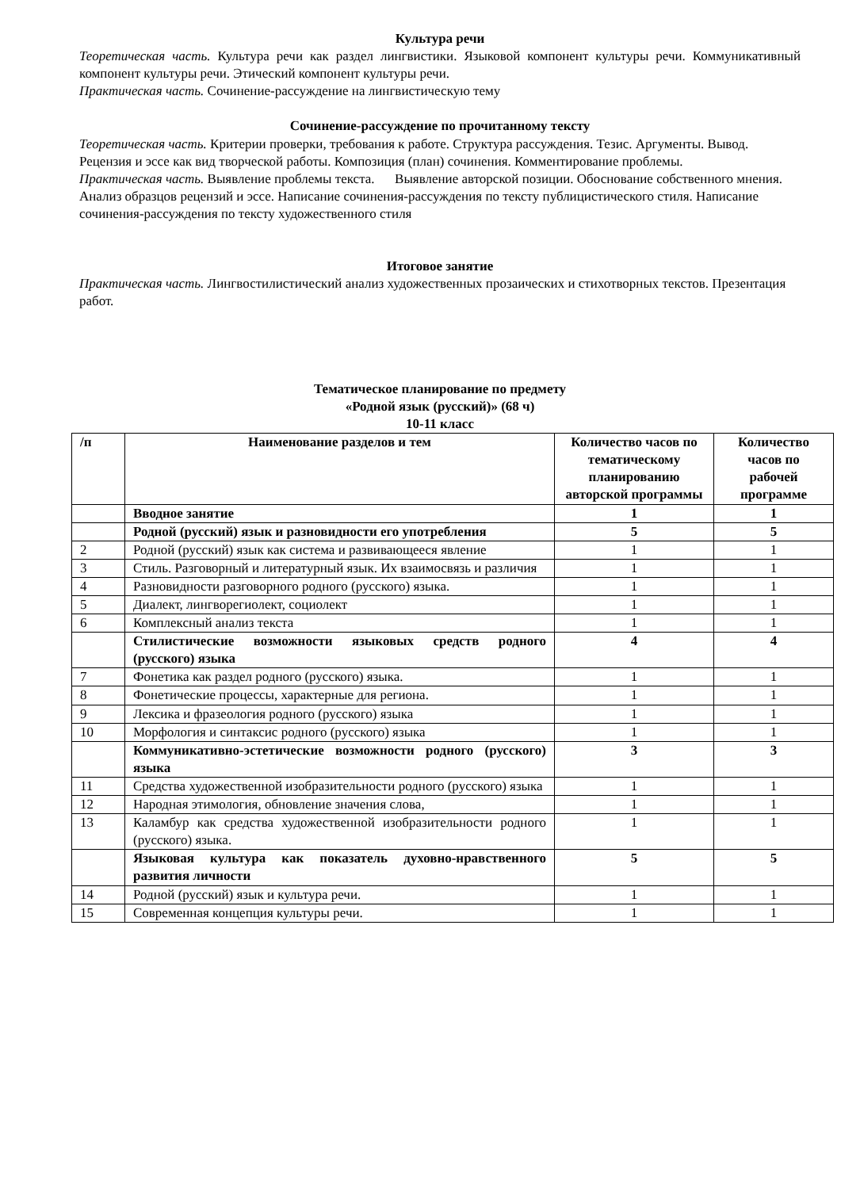Культура речи
Теоретическая часть. Культура речи как раздел лингвистики. Языковой компонент культуры речи. Коммуникативный компонент культуры речи. Этический компонент культуры речи.
Практическая часть. Сочинение-рассуждение на лингвистическую тему
Сочинение-рассуждение по прочитанному тексту
Теоретическая часть. Критерии проверки, требования к работе. Структура рассуждения. Тезис. Аргументы. Вывод. Рецензия и эссе как вид творческой работы. Композиция (план) сочинения. Комментирование проблемы.
Практическая часть. Выявление проблемы текста. Выявление авторской позиции. Обоснование собственного мнения. Анализ образцов рецензий и эссе. Написание сочинения-рассуждения по тексту публицистического стиля. Написание сочинения-рассуждения по тексту художественного стиля
Итоговое занятие
Практическая часть. Лингвостилистический анализ художественных прозаических и стихотворных текстов. Презентация работ.
Тематическое планирование по предмету
«Родной язык (русский)» (68 ч)
10-11 класс
| /п | Наименование разделов и тем | Количество часов по тематическому планированию авторской программы | Количество часов по рабочей программе |
| --- | --- | --- | --- |
| | Вводное занятие | 1 | 1 |
| | Родной (русский) язык и разновидности его употребления | 5 | 5 |
| 2 | Родной (русский) язык как система и развивающееся явление | 1 | 1 |
| 3 | Стиль. Разговорный и литературный язык. Их взаимосвязь и различия | 1 | 1 |
| 4 | Разновидности разговорного родного (русского) языка. | 1 | 1 |
| 5 | Диалект, лингворегиолект, социолект | 1 | 1 |
| 6 | Комплексный анализ текста | 1 | 1 |
| | Стилистические возможности языковых средств родного (русского) языка | 4 | 4 |
| 7 | Фонетика как раздел родного (русского) языка. | 1 | 1 |
| 8 | Фонетические процессы, характерные для региона. | 1 | 1 |
| 9 | Лексика и фразеология родного (русского) языка | 1 | 1 |
| 10 | Морфология и синтаксис родного (русского) языка | 1 | 1 |
| | Коммуникативно-эстетические возможности родного (русского) языка | 3 | 3 |
| 11 | Средства художественной изобразительности родного (русского) языка | 1 | 1 |
| 12 | Народная этимология, обновление значения слова, | 1 | 1 |
| 13 | Каламбур как средства художественной изобразительности родного (русского) языка. | 1 | 1 |
| | Языковая культура как показатель духовно-нравственного развития личности | 5 | 5 |
| 14 | Родной (русский) язык и культура речи. | 1 | 1 |
| 15 | Современная концепция культуры речи. | 1 | 1 |